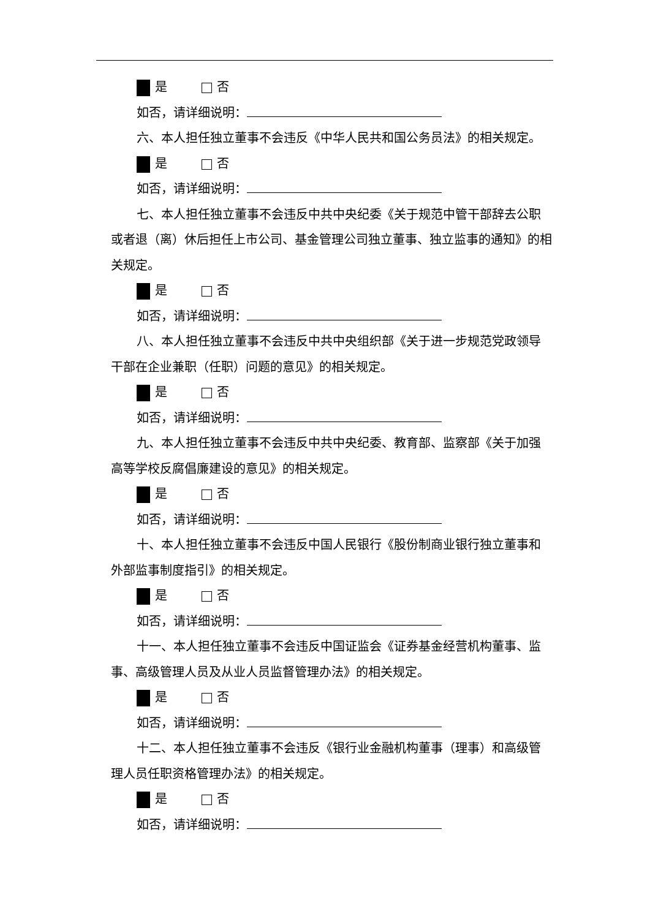是 否
如否，请详细说明：
六、本人担任独立董事不会违反《中华人民共和国公务员法》的相关规定。
是 否
如否，请详细说明：
七、本人担任独立董事不会违反中共中央纪委《关于规范中管干部辞去公职或者退（离）休后担任上市公司、基金管理公司独立董事、独立监事的通知》的相关规定。
是 否
如否，请详细说明：
八、本人担任独立董事不会违反中共中央组织部《关于进一步规范党政领导干部在企业兼职（任职）问题的意见》的相关规定。
是 否
如否，请详细说明：
九、本人担任独立董事不会违反中共中央纪委、教育部、监察部《关于加强高等学校反腐倡廉建设的意见》的相关规定。
是 否
如否，请详细说明：
十、本人担任独立董事不会违反中国人民银行《股份制商业银行独立董事和外部监事制度指引》的相关规定。
是 否
如否，请详细说明：
十一、本人担任独立董事不会违反中国证监会《证券基金经营机构董事、监事、高级管理人员及从业人员监督管理办法》的相关规定。
是 否
如否，请详细说明：
十二、本人担任独立董事不会违反《银行业金融机构董事（理事）和高级管理人员任职资格管理办法》的相关规定。
是 否
如否，请详细说明：